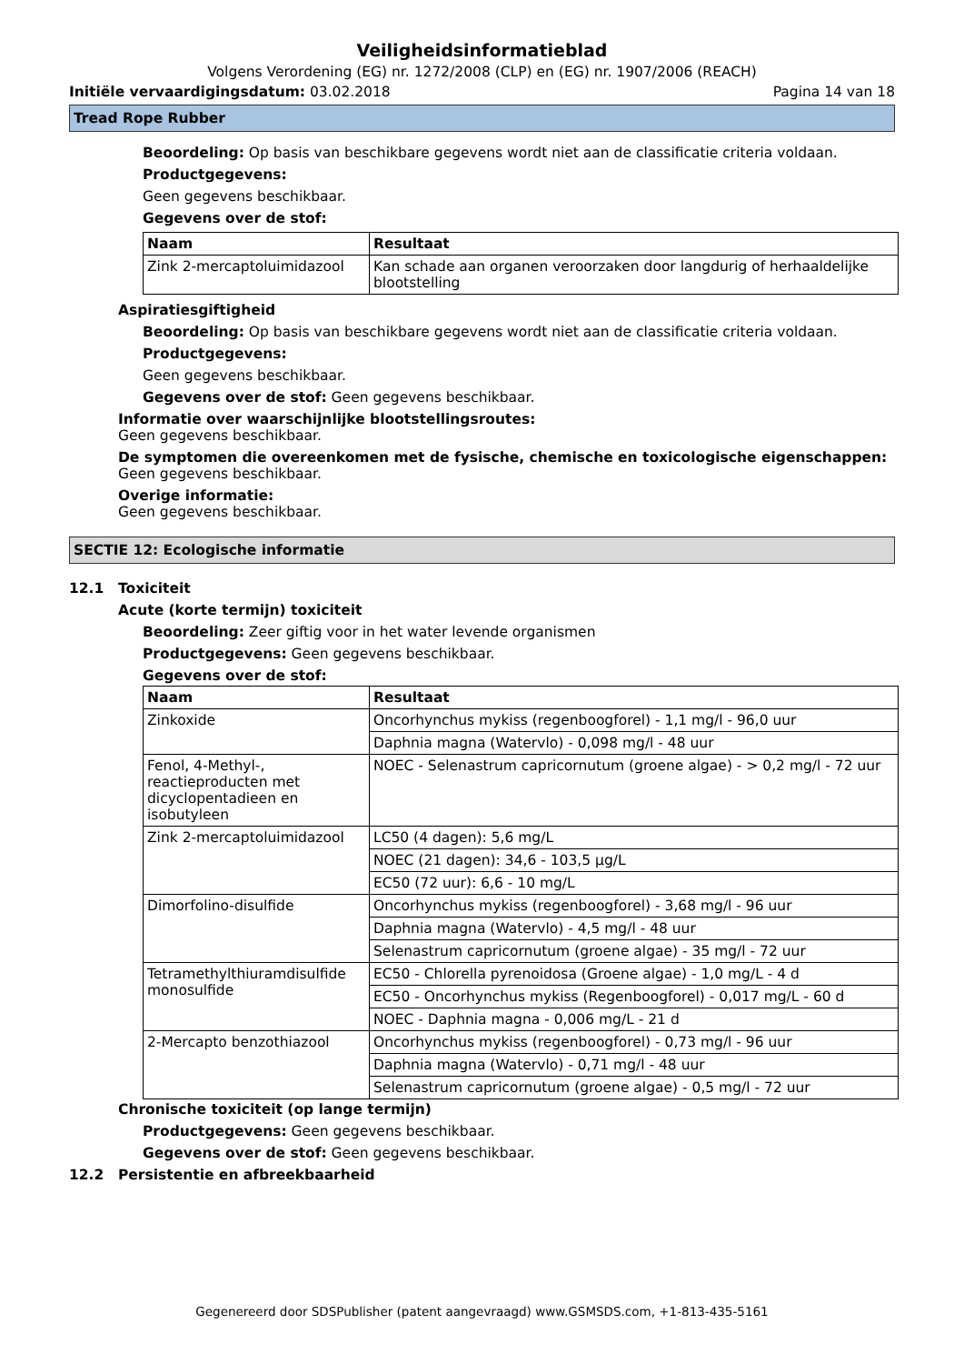Veiligheidsinformatieblad
Volgens Verordening (EG) nr. 1272/2008 (CLP) en (EG) nr. 1907/2006 (REACH)
Initiële vervaardigingsdatum: 03.02.2018 Pagina 14 van 18
Tread Rope Rubber
Beoordeling: Op basis van beschikbare gegevens wordt niet aan de classificatie criteria voldaan.
Productgegevens:
Geen gegevens beschikbaar.
Gegevens over de stof:
| Naam | Resultaat |
| --- | --- |
| Zink 2-mercaptoluimidazool | Kan schade aan organen veroorzaken door langdurig of herhaaldelijke blootstelling |
Aspiratiesgiftigheid
Beoordeling: Op basis van beschikbare gegevens wordt niet aan de classificatie criteria voldaan.
Productgegevens:
Geen gegevens beschikbaar.
Gegevens over de stof: Geen gegevens beschikbaar.
Informatie over waarschijnlijke blootstellingsroutes:
Geen gegevens beschikbaar.
De symptomen die overeenkomen met de fysische, chemische en toxicologische eigenschappen:
Geen gegevens beschikbaar.
Overige informatie:
Geen gegevens beschikbaar.
SECTIE 12: Ecologische informatie
12.1 Toxiciteit
Acute (korte termijn) toxiciteit
Beoordeling: Zeer giftig voor in het water levende organismen
Productgegevens: Geen gegevens beschikbaar.
Gegevens over de stof:
| Naam | Resultaat |
| --- | --- |
| Zinkoxide | Oncorhynchus mykiss (regenboogforel) - 1,1 mg/l - 96,0 uur |
| | Daphnia magna (Watervlo) - 0,098 mg/l - 48 uur |
| Fenol, 4-Methyl-, reactieproducten met dicyclopentadieen en isobutyleen | NOEC - Selenastrum capricornutum (groene algae) - > 0,2 mg/l - 72 uur |
| Zink 2-mercaptoluimidazool | LC50 (4 dagen): 5,6 mg/L |
| | NOEC (21 dagen): 34,6 - 103,5 µg/L |
| | EC50 (72 uur): 6,6 - 10 mg/L |
| Dimorfolino-disulfide | Oncorhynchus mykiss (regenboogforel) - 3,68 mg/l - 96 uur |
| | Daphnia magna (Watervlo) - 4,5 mg/l - 48 uur |
| | Selenastrum capricornutum (groene algae) - 35 mg/l - 72 uur |
| Tetramethylthiuramdisulfide monosulfide | EC50 - Chlorella pyrenoidosa (Groene algae) - 1,0 mg/L - 4 d |
| | EC50 - Oncorhynchus mykiss (Regenboogforel) - 0,017 mg/L - 60 d |
| | NOEC - Daphnia magna - 0,006 mg/L - 21 d |
| 2-Mercapto benzothiazool | Oncorhynchus mykiss (regenboogforel) - 0,73 mg/l - 96 uur |
| | Daphnia magna (Watervlo) - 0,71 mg/l - 48 uur |
| | Selenastrum capricornutum (groene algae) - 0,5 mg/l - 72 uur |
Chronische toxiciteit (op lange termijn)
Productgegevens: Geen gegevens beschikbaar.
Gegevens over de stof: Geen gegevens beschikbaar.
12.2 Persistentie en afbreekbaarheid
Gegenereerd door SDSPublisher (patent aangevraagd) www.GSMSDS.com, +1-813-435-5161